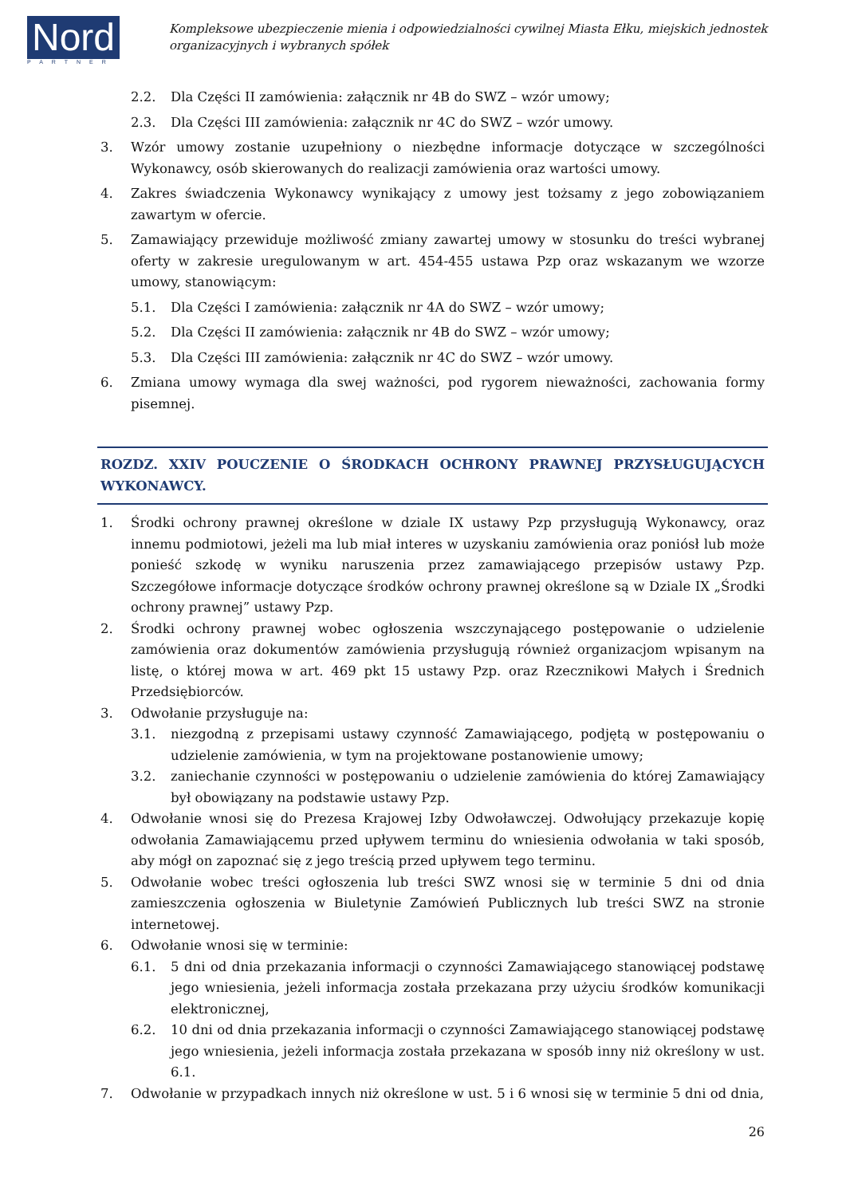Nord
PARTNER
Kompleksowe ubezpieczenie mienia i odpowiedzialności cywilnej Miasta Ełku, miejskich jednostek organizacyjnych i wybranych spółek
2.2. Dla Części II zamówienia: załącznik nr 4B do SWZ – wzór umowy;
2.3. Dla Części III zamówienia: załącznik nr 4C do SWZ – wzór umowy.
3. Wzór umowy zostanie uzupełniony o niezbędne informacje dotyczące w szczególności Wykonawcy, osób skierowanych do realizacji zamówienia oraz wartości umowy.
4. Zakres świadczenia Wykonawcy wynikający z umowy jest tożsamy z jego zobowiązaniem zawartym w ofercie.
5. Zamawiający przewiduje możliwość zmiany zawartej umowy w stosunku do treści wybranej oferty w zakresie uregulowanym w art. 454-455 ustawa Pzp oraz wskazanym we wzorze umowy, stanowiącym:
5.1. Dla Części I zamówienia: załącznik nr 4A do SWZ – wzór umowy;
5.2. Dla Części II zamówienia: załącznik nr 4B do SWZ – wzór umowy;
5.3. Dla Części III zamówienia: załącznik nr 4C do SWZ – wzór umowy.
6. Zmiana umowy wymaga dla swej ważności, pod rygorem nieważności, zachowania formy pisemnej.
ROZDZ. XXIV POUCZENIE O ŚRODKACH OCHRONY PRAWNEJ PRZYSŁUGUJĄCYCH WYKONAWCY.
1. Środki ochrony prawnej określone w dziale IX ustawy Pzp przysługują Wykonawcy, oraz innemu podmiotowi, jeżeli ma lub miał interes w uzyskaniu zamówienia oraz poniósł lub może ponieść szkodę w wyniku naruszenia przez zamawiającego przepisów ustawy Pzp. Szczegółowe informacje dotyczące środków ochrony prawnej określone są w Dziale IX „Środki ochrony prawnej” ustawy Pzp.
2. Środki ochrony prawnej wobec ogłoszenia wszczynającego postępowanie o udzielenie zamówienia oraz dokumentów zamówienia przysługują również organizacjom wpisanym na listę, o której mowa w art. 469 pkt 15 ustawy Pzp. oraz Rzecznikowi Małych i Średnich Przedsiębiorców.
3. Odwołanie przysługuje na:
3.1. niezgodną z przepisami ustawy czynność Zamawiającego, podjętą w postępowaniu o udzielenie zamówienia, w tym na projektowane postanowienie umowy;
3.2. zaniechanie czynności w postępowaniu o udzielenie zamówienia do której Zamawiający był obowiązany na podstawie ustawy Pzp.
4. Odwołanie wnosi się do Prezesa Krajowej Izby Odwoławczej. Odwołujący przekazuje kopię odwołania Zamawiającemu przed upływem terminu do wniesienia odwołania w taki sposób, aby mógł on zapoznać się z jego treścią przed upływem tego terminu.
5. Odwołanie wobec treści ogłoszenia lub treści SWZ wnosi się w terminie 5 dni od dnia zamieszczenia ogłoszenia w Biuletynie Zamówień Publicznych lub treści SWZ na stronie internetowej.
6. Odwołanie wnosi się w terminie:
6.1. 5 dni od dnia przekazania informacji o czynności Zamawiającego stanowiącej podstawę jego wniesienia, jeżeli informacja została przekazana przy użyciu środków komunikacji elektronicznej,
6.2. 10 dni od dnia przekazania informacji o czynności Zamawiającego stanowiącej podstawę jego wniesienia, jeżeli informacja została przekazana w sposób inny niż określony w ust. 6.1.
7. Odwołanie w przypadkach innych niż określone w ust. 5 i 6 wnosi się w terminie 5 dni od dnia,
26